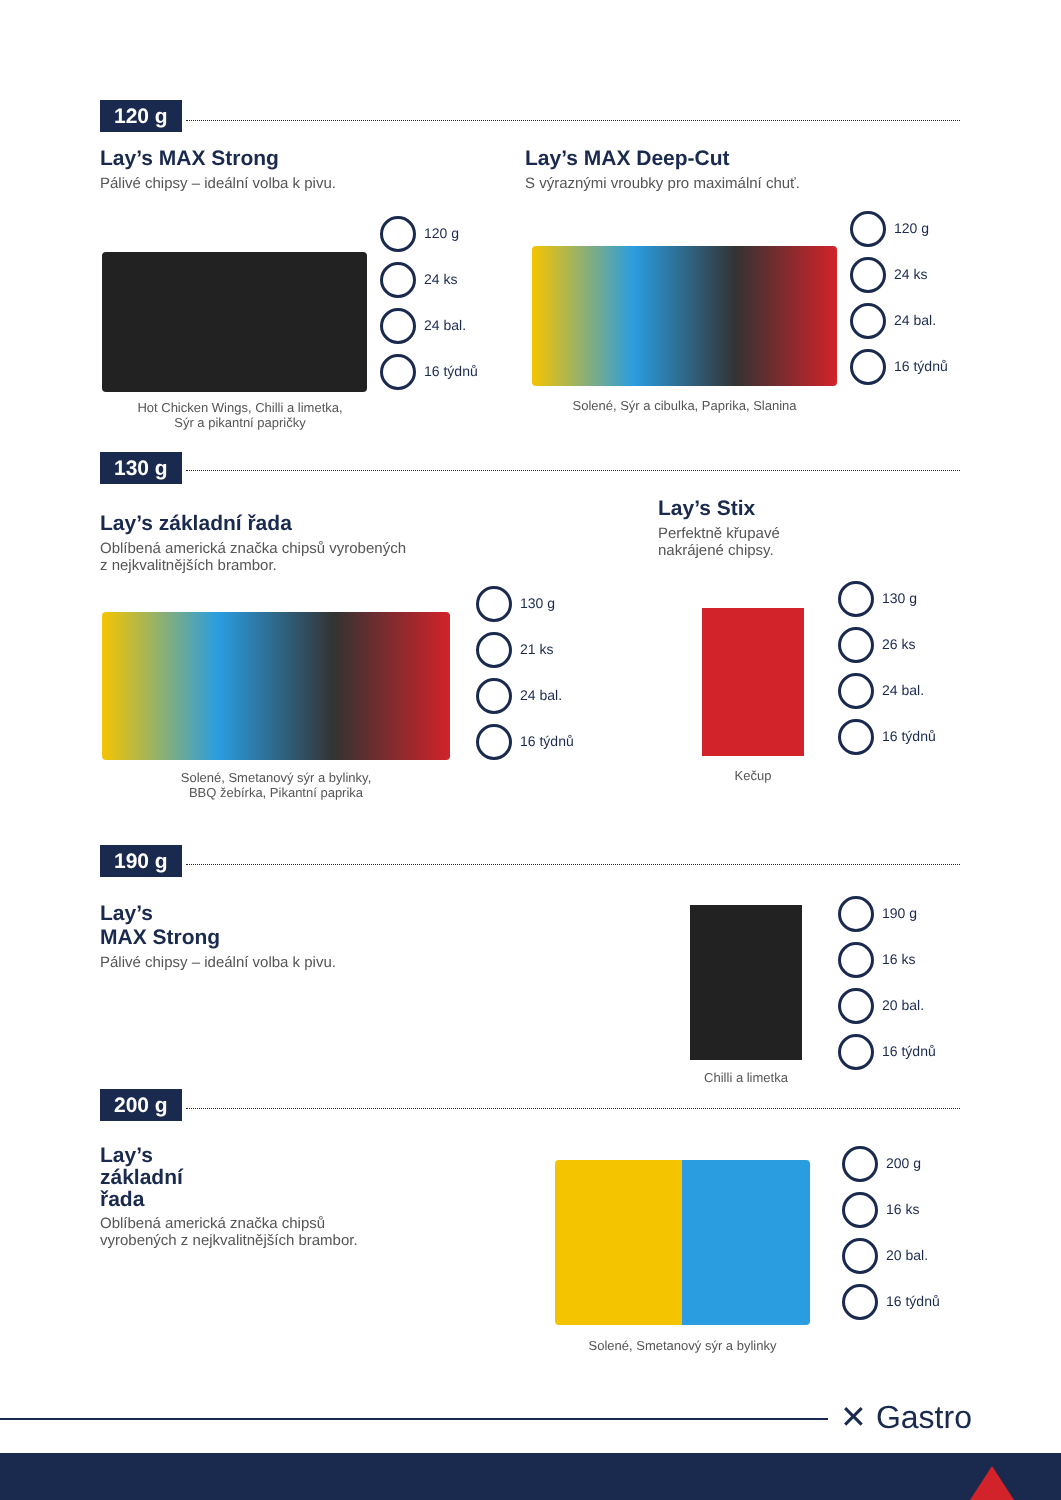120 g
Lay’s MAX Strong
Pálivé chipsy – ideální volba k pivu.
120 g
24 ks
24 bal.
16 týdnů
Hot Chicken Wings, Chilli a limetka,
Sýr a pikantní papričky
Lay’s MAX Deep-Cut
S výraznými vroubky pro maximální chuť.
120 g
24 ks
24 bal.
16 týdnů
Solené, Sýr a cibulka, Paprika, Slanina
130 g
Lay’s základní řada
Oblíbená americká značka chipsů vyrobených
z nejkvalitnějších brambor.
130 g
21 ks
24 bal.
16 týdnů
Solené, Smetanový sýr a bylinky,
BBQ žebírka, Pikantní paprika
Lay’s Stix
Perfektně křupavé
nakrájené chipsy.
130 g
26 ks
24 bal.
16 týdnů
Kečup
190 g
Lay’s
MAX Strong
Pálivé chipsy – ideální volba k pivu.
190 g
16 ks
20 bal.
16 týdnů
Chilli a limetka
200 g
Lay’s
základní
řada
Oblíbená americká značka chipsů
vyrobených z nejkvalitnějších brambor.
200 g
16 ks
20 bal.
16 týdnů
Solené, Smetanový sýr a bylinky
✕ Gastro